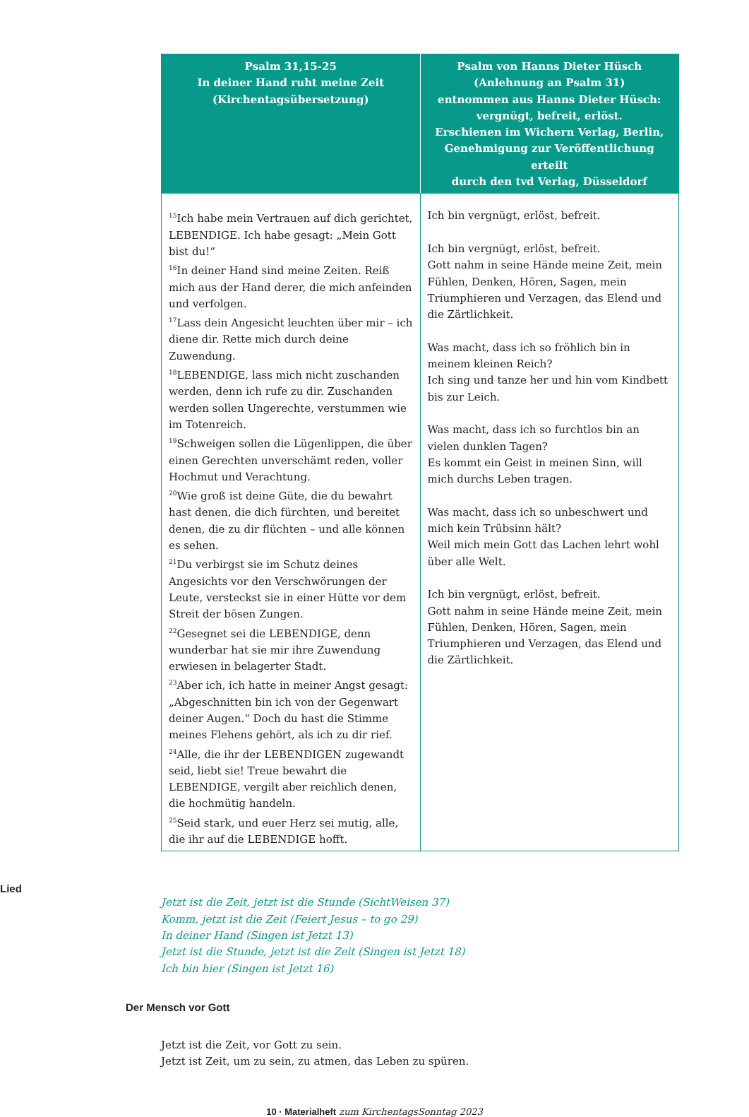| Psalm 31,15-25 In deiner Hand ruht meine Zeit (Kirchentagsübersetzung) | Psalm von Hanns Dieter Hüsch (Anlehnung an Psalm 31) entnommen aus Hanns Dieter Hüsch: vergnügt, befreit, erlöst. Erschienen im Wichern Verlag, Berlin, Genehmigung zur Veröffentlichung erteilt durch den tvd Verlag, Düsseldorf |
| --- | --- |
| <sup>15</sup> Ich habe mein Vertrauen auf dich gerichtet, LEBENDIGE. Ich habe gesagt: „Mein Gott bist du!“ <sup>16</sup> In deiner Hand sind meine Zeiten. Reiß mich aus der Hand derer, die mich anfeinden und verfolgen. <sup>17</sup> Lass dein Angesicht leuchten über mir – ich diene dir. Rette mich durch deine Zuwendung. <sup>18</sup> LEBENDIGE, lass mich nicht zuschanden werden, denn ich rufe zu dir. Zuschanden werden sollen Ungerechte, verstummen wie im Totenreich. <sup>19</sup> Schweigen sollen die Lügenlippen, die über einen Gerechten unverschämt reden, voller Hochmut und Verachtung. <sup>20</sup> Wie groß ist deine Güte, die du bewahrt hast denen, die dich fürchten, und bereitet denen, die zu dir flüchten – und alle können es sehen. <sup>21</sup> Du verbirgst sie im Schutz deines Angesichts vor den Verschwörungen der Leute, versteckst sie in einer Hütte vor dem Streit der bösen Zungen. <sup>22</sup> Gesegnet sei die LEBENDIGE, denn wunderbar hat sie mir ihre Zuwendung erwiesen in belagerter Stadt. <sup>23</sup> Aber ich, ich hatte in meiner Angst gesagt: „Abgeschnitten bin ich von der Gegenwart deiner Augen.“ Doch du hast die Stimme meines Flehens gehört, als ich zu dir rief. <sup>24</sup> Alle, die ihr der LEBENDIGEN zugewandt seid, liebt sie! Treue bewahrt die LEBENDIGE, vergilt aber reichlich denen, die hochmütig handeln. <sup>25</sup> Seid stark, und euer Herz sei mutig, alle, die ihr auf die LEBENDIGE hofft. | Ich bin vergnügt, erlöst, befreit. Ich bin vergnügt, erlöst, befreit. Gott nahm in seine Hände meine Zeit, mein Fühlen, Denken, Hören, Sagen, mein Triumphieren und Verzagen, das Elend und die Zärtlichkeit. Was macht, dass ich so fröhlich bin in meinem kleinen Reich? Ich sing und tanze her und hin vom Kindbett bis zur Leich. Was macht, dass ich so furchtlos bin an vielen dunklen Tagen? Es kommt ein Geist in meinen Sinn, will mich durchs Leben tragen. Was macht, dass ich so unbeschwert und mich kein Trübsinn hält? Weil mich mein Gott das Lachen lehrt wohl über alle Welt. Ich bin vergnügt, erlöst, befreit. Gott nahm in seine Hände meine Zeit, mein Fühlen, Denken, Hören, Sagen, mein Triumphieren und Verzagen, das Elend und die Zärtlichkeit. |
Lied
Jetzt ist die Zeit, jetzt ist die Stunde (SichtWeisen 37)
Komm, jetzt ist die Zeit (Feiert Jesus – to go 29)
In deiner Hand (Singen ist Jetzt 13)
Jetzt ist die Stunde, jetzt ist die Zeit (Singen ist Jetzt 18)
Ich bin hier (Singen ist Jetzt 16)
Der Mensch vor Gott
Jetzt ist die Zeit, vor Gott zu sein.
Jetzt ist Zeit, um zu sein, zu atmen, das Leben zu spüren.
10 · Materialheft zum KirchentagsSonntag 2023